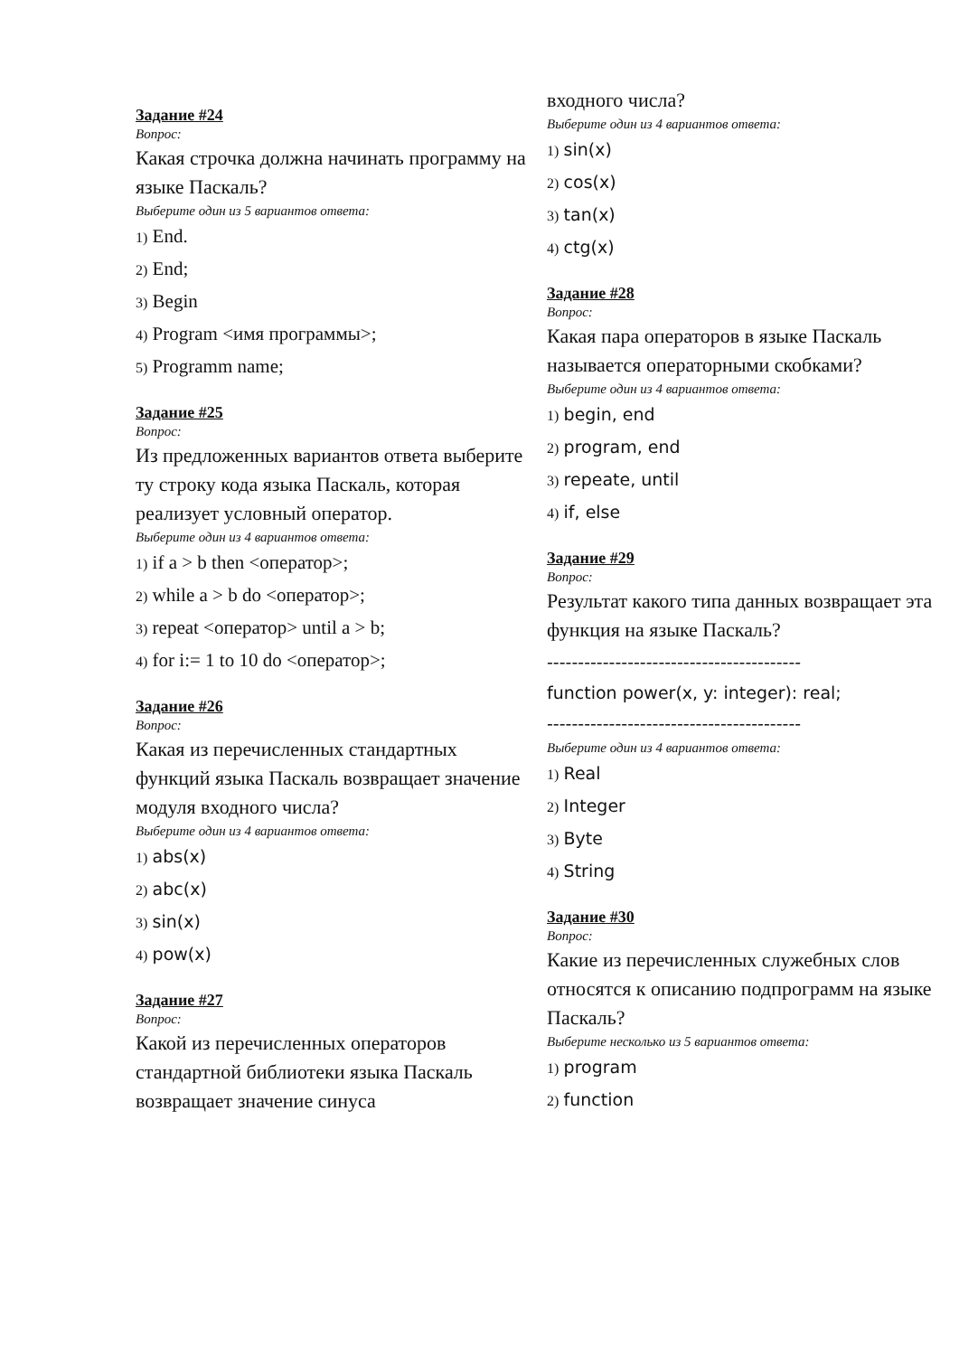Задание #24
Вопрос:
Какая строчка должна начинать программу на языке Паскаль?
Выберите один из 5 вариантов ответа:
1) End.
2) End;
3) Begin
4) Program <имя программы>;
5) Programm name;
Задание #25
Вопрос:
Из предложенных вариантов ответа выберите ту строку кода языка Паскаль, которая реализует условный оператор.
Выберите один из 4 вариантов ответа:
1) if a > b then <оператор>;
2) while a > b do <оператор>;
3) repeat <оператор> until a > b;
4) for i:= 1 to 10 do <оператор>;
Задание #26
Вопрос:
Какая из перечисленных стандартных функций языка Паскаль возвращает значение модуля входного числа?
Выберите один из 4 вариантов ответа:
1) abs(x)
2) abc(x)
3) sin(x)
4) pow(x)
Задание #27
Вопрос:
Какой из перечисленных операторов стандартной библиотеки языка Паскаль возвращает значение синуса
входного числа?
Выберите один из 4 вариантов ответа:
1) sin(x)
2) cos(x)
3) tan(x)
4) ctg(x)
Задание #28
Вопрос:
Какая пара операторов в языке Паскаль называется операторными скобками?
Выберите один из 4 вариантов ответа:
1) begin, end
2) program, end
3) repeate, until
4) if, else
Задание #29
Вопрос:
Результат какого типа данных возвращает эта функция на языке Паскаль?
-----------------------------------------
function power(x, y: integer): real;
-----------------------------------------
Выберите один из 4 вариантов ответа:
1) Real
2) Integer
3) Byte
4) String
Задание #30
Вопрос:
Какие из перечисленных служебных слов относятся к описанию подпрограмм на языке Паскаль?
Выберите несколько из 5 вариантов ответа:
1) program
2) function